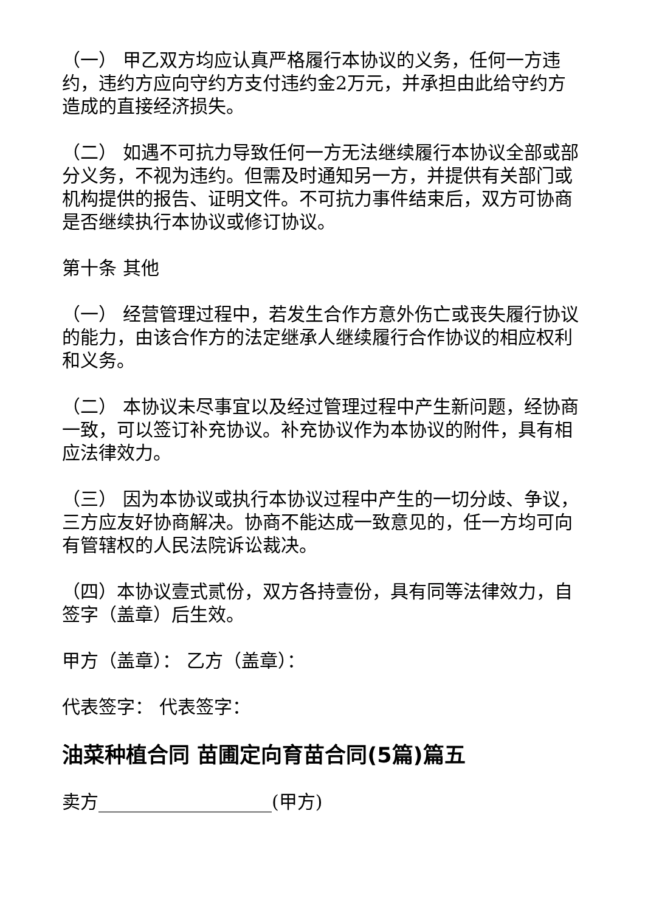（一） 甲乙双方均应认真严格履行本协议的义务，任何一方违约，违约方应向守约方支付违约金2万元，并承担由此给守约方造成的直接经济损失。
（二） 如遇不可抗力导致任何一方无法继续履行本协议全部或部分义务，不视为违约。但需及时通知另一方，并提供有关部门或机构提供的报告、证明文件。不可抗力事件结束后，双方可协商是否继续执行本协议或修订协议。
第十条 其他
（一） 经营管理过程中，若发生合作方意外伤亡或丧失履行协议的能力，由该合作方的法定继承人继续履行合作协议的相应权利和义务。
（二） 本协议未尽事宜以及经过管理过程中产生新问题，经协商一致，可以签订补充协议。补充协议作为本协议的附件，具有相应法律效力。
（三） 因为本协议或执行本协议过程中产生的一切分歧、争议，三方应友好协商解决。协商不能达成一致意见的，任一方均可向有管辖权的人民法院诉讼裁决。
（四）本协议壹式贰份，双方各持壹份，具有同等法律效力，自签字（盖章）后生效。
甲方（盖章）： 乙方（盖章）：
代表签字： 代表签字：
油菜种植合同 苗圃定向育苗合同(5篇)篇五
卖方___________________(甲方)